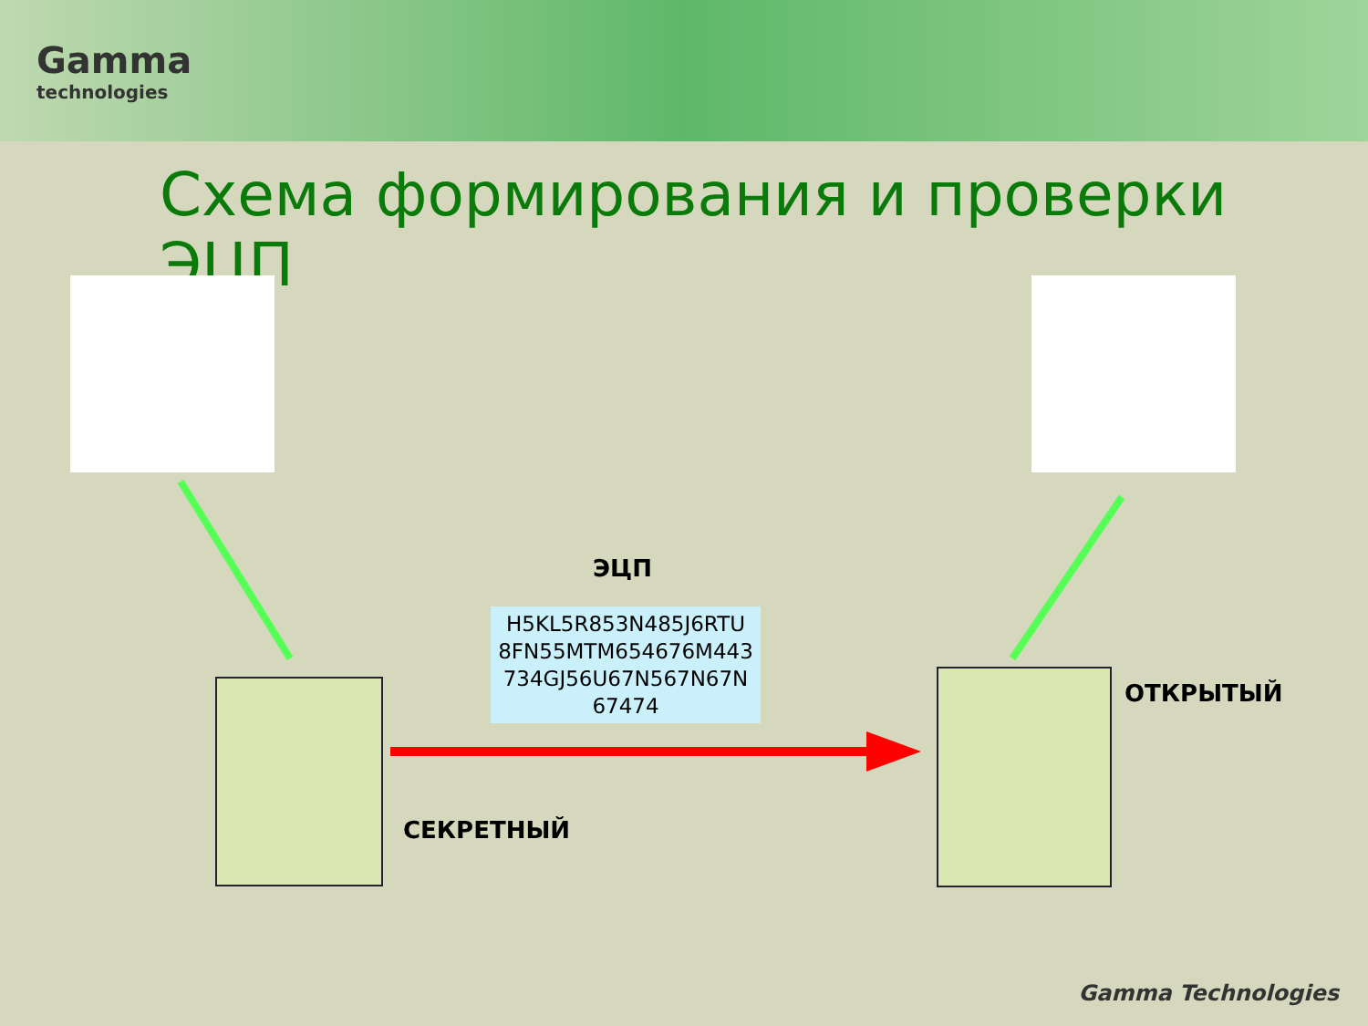Gamma
technologies
Схема формирования и проверки ЭЦП
ЭЦП
H5KL5R853N485J6RTU 8FN55MTM654676M443 734GJ56U67N567N67N 67474
ОТКРЫТЫЙ
СЕКРЕТНЫЙ
Gamma Technologies